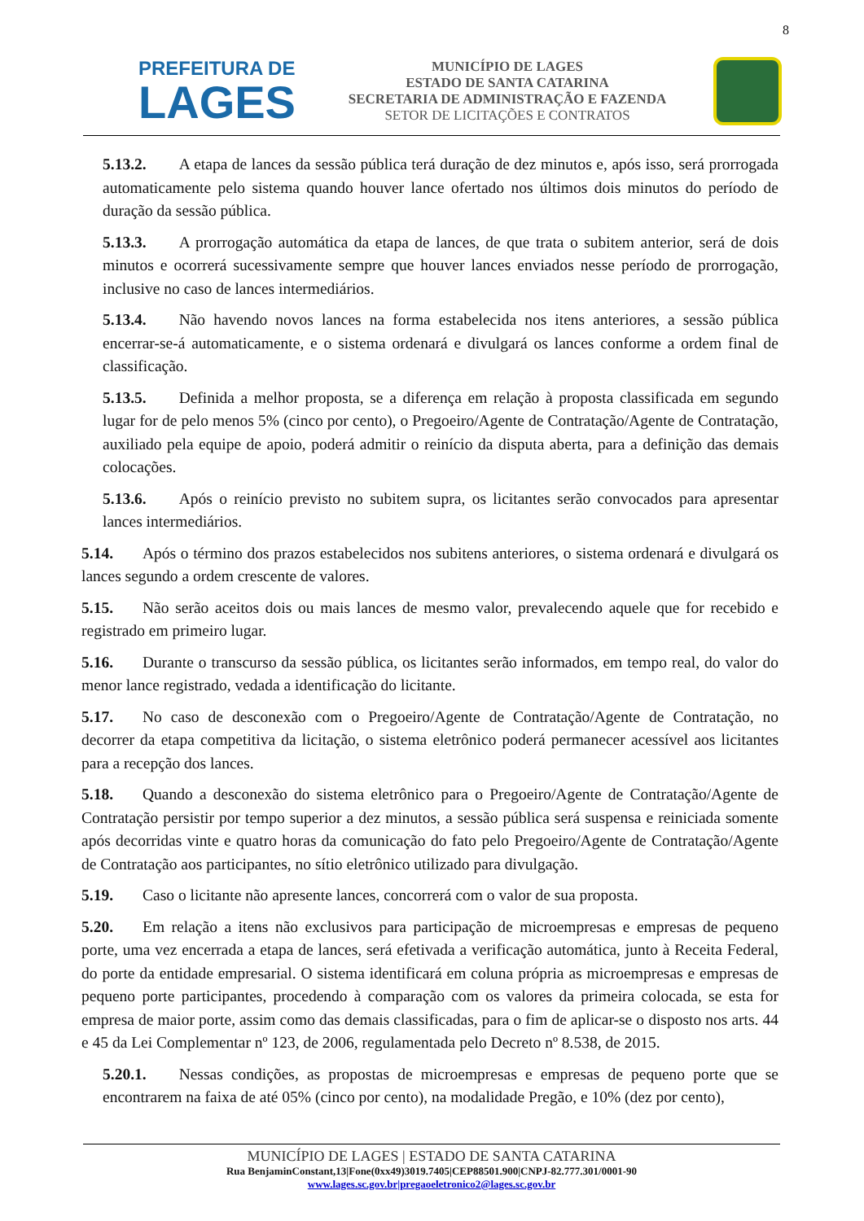8
PREFEITURA DE
LAGES
MUNICÍPIO DE LAGES
ESTADO DE SANTA CATARINA
SECRETARIA DE ADMINISTRAÇÃO E FAZENDA
SETOR DE LICITAÇÕES E CONTRATOS
5.13.2. A etapa de lances da sessão pública terá duração de dez minutos e, após isso, será prorrogada automaticamente pelo sistema quando houver lance ofertado nos últimos dois minutos do período de duração da sessão pública.
5.13.3. A prorrogação automática da etapa de lances, de que trata o subitem anterior, será de dois minutos e ocorrerá sucessivamente sempre que houver lances enviados nesse período de prorrogação, inclusive no caso de lances intermediários.
5.13.4. Não havendo novos lances na forma estabelecida nos itens anteriores, a sessão pública encerrar-se-á automaticamente, e o sistema ordenará e divulgará os lances conforme a ordem final de classificação.
5.13.5. Definida a melhor proposta, se a diferença em relação à proposta classificada em segundo lugar for de pelo menos 5% (cinco por cento), o Pregoeiro/Agente de Contratação/Agente de Contratação, auxiliado pela equipe de apoio, poderá admitir o reinício da disputa aberta, para a definição das demais colocações.
5.13.6. Após o reinício previsto no subitem supra, os licitantes serão convocados para apresentar lances intermediários.
5.14. Após o término dos prazos estabelecidos nos subitens anteriores, o sistema ordenará e divulgará os lances segundo a ordem crescente de valores.
5.15. Não serão aceitos dois ou mais lances de mesmo valor, prevalecendo aquele que for recebido e registrado em primeiro lugar.
5.16. Durante o transcurso da sessão pública, os licitantes serão informados, em tempo real, do valor do menor lance registrado, vedada a identificação do licitante.
5.17. No caso de desconexão com o Pregoeiro/Agente de Contratação/Agente de Contratação, no decorrer da etapa competitiva da licitação, o sistema eletrônico poderá permanecer acessível aos licitantes para a recepção dos lances.
5.18. Quando a desconexão do sistema eletrônico para o Pregoeiro/Agente de Contratação/Agente de Contratação persistir por tempo superior a dez minutos, a sessão pública será suspensa e reiniciada somente após decorridas vinte e quatro horas da comunicação do fato pelo Pregoeiro/Agente de Contratação/Agente de Contratação aos participantes, no sítio eletrônico utilizado para divulgação.
5.19. Caso o licitante não apresente lances, concorrerá com o valor de sua proposta.
5.20. Em relação a itens não exclusivos para participação de microempresas e empresas de pequeno porte, uma vez encerrada a etapa de lances, será efetivada a verificação automática, junto à Receita Federal, do porte da entidade empresarial. O sistema identificará em coluna própria as microempresas e empresas de pequeno porte participantes, procedendo à comparação com os valores da primeira colocada, se esta for empresa de maior porte, assim como das demais classificadas, para o fim de aplicar-se o disposto nos arts. 44 e 45 da Lei Complementar nº 123, de 2006, regulamentada pelo Decreto nº 8.538, de 2015.
5.20.1. Nessas condições, as propostas de microempresas e empresas de pequeno porte que se encontrarem na faixa de até 05% (cinco por cento), na modalidade Pregão, e 10% (dez por cento),
MUNICÍPIO DE LAGES | ESTADO DE SANTA CATARINA
Rua BenjaminConstant,13|Fone(0xx49)3019.7405|CEP88501.900|CNPJ-82.777.301/0001-90
www.lages.sc.gov.br|pregaoeletronico2@lages.sc.gov.br